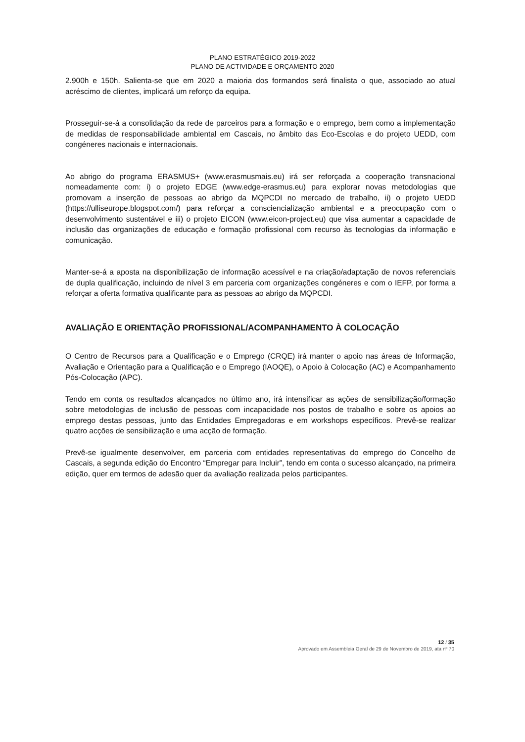PLANO ESTRATÉGICO 2019-2022
PLANO DE ACTIVIDADE E ORÇAMENTO 2020
2.900h e 150h. Salienta-se que em 2020 a maioria dos formandos será finalista o que, associado ao atual acréscimo de clientes, implicará um reforço da equipa.
Prosseguir-se-á a consolidação da rede de parceiros para a formação e o emprego, bem como a implementação de medidas de responsabilidade ambiental em Cascais, no âmbito das Eco-Escolas e do projeto UEDD, com congéneres nacionais e internacionais.
Ao abrigo do programa ERASMUS+ (www.erasmusmais.eu) irá ser reforçada a cooperação transnacional nomeadamente com: i) o projeto EDGE (www.edge-erasmus.eu) para explorar novas metodologias que promovam a inserção de pessoas ao abrigo da MQPCDI no mercado de trabalho, ii) o projeto UEDD (https://ulliseurope.blogspot.com/) para reforçar a consciencialização ambiental e a preocupação com o desenvolvimento sustentável e iii) o projeto EICON (www.eicon-project.eu) que visa aumentar a capacidade de inclusão das organizações de educação e formação profissional com recurso às tecnologias da informação e comunicação.
Manter-se-á a aposta na disponibilização de informação acessível e na criação/adaptação de novos referenciais de dupla qualificação, incluindo de nível 3 em parceria com organizações congéneres e com o IEFP, por forma a reforçar a oferta formativa qualificante para as pessoas ao abrigo da MQPCDI.
AVALIAÇÃO E ORIENTAÇÃO PROFISSIONAL/ACOMPANHAMENTO À COLOCAÇÃO
O Centro de Recursos para a Qualificação e o Emprego (CRQE) irá manter o apoio nas áreas de Informação, Avaliação e Orientação para a Qualificação e o Emprego (IAOQE), o Apoio à Colocação (AC) e Acompanhamento Pós-Colocação (APC).
Tendo em conta os resultados alcançados no último ano, irá intensificar as ações de sensibilização/formação sobre metodologias de inclusão de pessoas com incapacidade nos postos de trabalho e sobre os apoios ao emprego destas pessoas, junto das Entidades Empregadoras e em workshops específicos. Prevê-se realizar quatro acções de sensibilização e uma acção de formação.
Prevê-se igualmente desenvolver, em parceria com entidades representativas do emprego do Concelho de Cascais, a segunda edição do Encontro “Empregar para Incluir”, tendo em conta o sucesso alcançado, na primeira edição, quer em termos de adesão quer da avaliação realizada pelos participantes.
12 / 35
Aprovado em Assembleia Geral de 29 de Novembro de 2019, ata nº 70